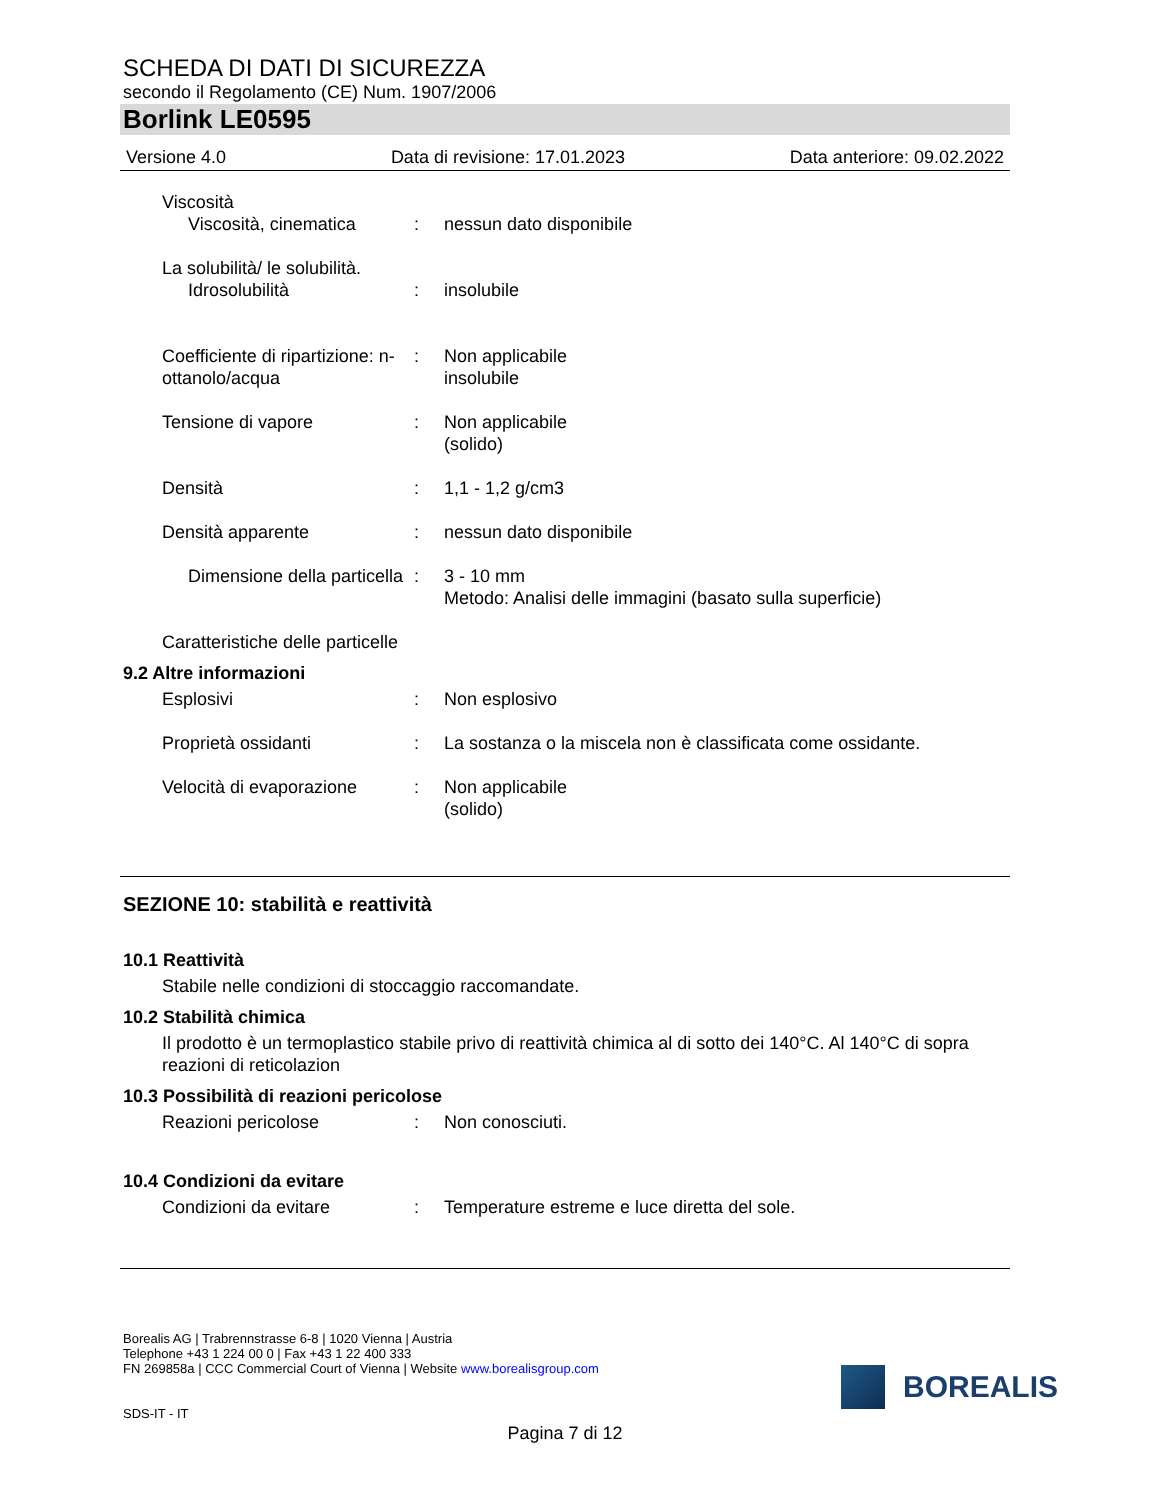SCHEDA DI DATI DI SICUREZZA
secondo il Regolamento (CE) Num. 1907/2006
Borlink LE0595
Versione 4.0 Data di revisione: 17.01.2023 Data anteriore: 09.02.2022
Viscosità
Viscosità, cinematica : nessun dato disponibile
La solubilità/ le solubilità.
Idrosolubilità : insolubile
Coefficiente di ripartizione: n-ottanolo/acqua
: Non applicabile
insolubile
Tensione di vapore : Non applicabile
(solido)
Densità : 1,1 - 1,2 g/cm3
Densità apparente : nessun dato disponibile
Dimensione della particella : 3 - 10 mm
Metodo: Analisi delle immagini (basato sulla superficie)
Caratteristiche delle particelle
9.2 Altre informazioni
Esplosivi : Non esplosivo
Proprietà ossidanti : La sostanza o la miscela non è classificata come ossidante.
Velocità di evaporazione : Non applicabile
(solido)
SEZIONE 10: stabilità e reattività
10.1 Reattività
Stabile nelle condizioni di stoccaggio raccomandate.
10.2 Stabilità chimica
Il prodotto è un termoplastico stabile privo di reattività chimica al di sotto dei 140°C. Al 140°C di sopra reazioni di reticolazion
10.3 Possibilità di reazioni pericolose
Reazioni pericolose : Non conosciuti.
10.4 Condizioni da evitare
Condizioni da evitare : Temperature estreme e luce diretta del sole.
Borealis AG | Trabrennstrasse 6-8 | 1020 Vienna | Austria
Telephone +43 1 224 00 0 | Fax +43 1 22 400 333
FN 269858a | CCC Commercial Court of Vienna | Website www.borealisgroup.com
SDS-IT - IT
BOREALIS
Pagina 7 di 12